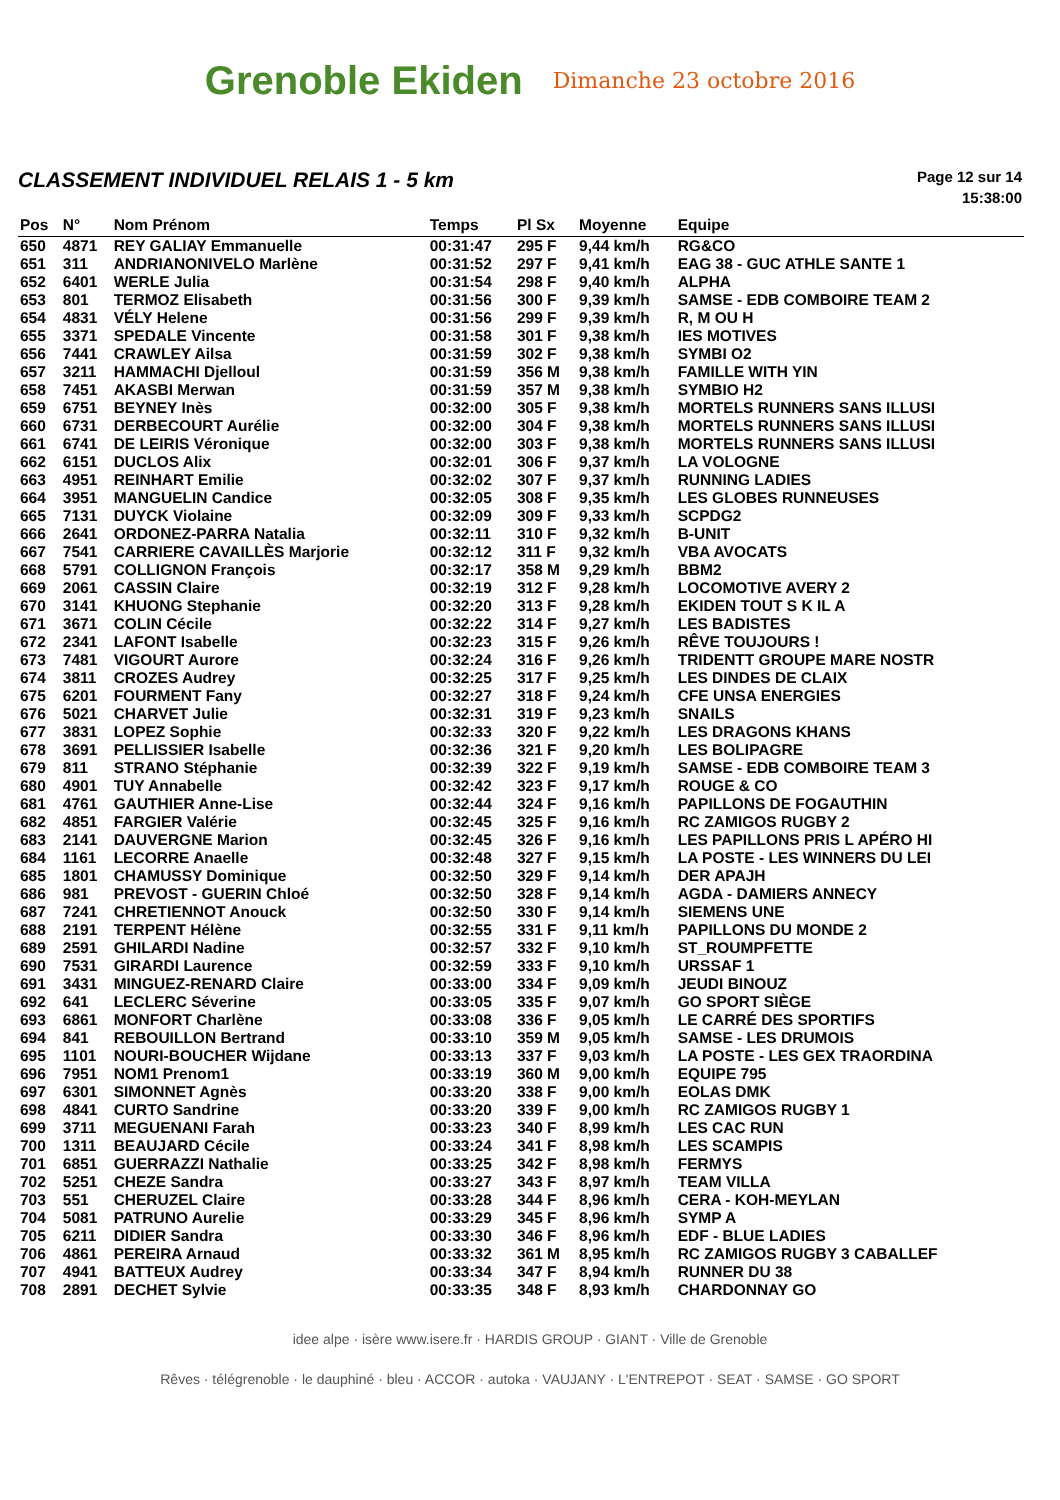Grenoble Ekiden
Dimanche 23 octobre 2016
CLASSEMENT INDIVIDUEL RELAIS 1 - 5 km
Page 12 sur 14
15:38:00
| Pos | N° | Nom Prénom | Temps | Pl Sx | Moyenne | Equipe |
| --- | --- | --- | --- | --- | --- | --- |
| 650 | 4871 | REY GALIAY Emmanuelle | 00:31:47 | 295 F | 9,44 km/h | RG&CO |
| 651 | 311 | ANDRIANONIVELO Marlène | 00:31:52 | 297 F | 9,41 km/h | EAG 38 - GUC ATHLE SANTE 1 |
| 652 | 6401 | WERLE Julia | 00:31:54 | 298 F | 9,40 km/h | ALPHA |
| 653 | 801 | TERMOZ Elisabeth | 00:31:56 | 300 F | 9,39 km/h | SAMSE - EDB COMBOIRE TEAM 2 |
| 654 | 4831 | VÉLY Helene | 00:31:56 | 299 F | 9,39 km/h | R, M OU H |
| 655 | 3371 | SPEDALE Vincente | 00:31:58 | 301 F | 9,38 km/h | IES MOTIVES |
| 656 | 7441 | CRAWLEY Ailsa | 00:31:59 | 302 F | 9,38 km/h | SYMBI O2 |
| 657 | 3211 | HAMMACHI Djelloul | 00:31:59 | 356 M | 9,38 km/h | FAMILLE WITH YIN |
| 658 | 7451 | AKASBI Merwan | 00:31:59 | 357 M | 9,38 km/h | SYMBIO H2 |
| 659 | 6751 | BEYNEY Inès | 00:32:00 | 305 F | 9,38 km/h | MORTELS RUNNERS SANS ILLUSI |
| 660 | 6731 | DERBECOURT Aurélie | 00:32:00 | 304 F | 9,38 km/h | MORTELS RUNNERS SANS ILLUSI |
| 661 | 6741 | DE LEIRIS Véronique | 00:32:00 | 303 F | 9,38 km/h | MORTELS RUNNERS SANS ILLUSI |
| 662 | 6151 | DUCLOS Alix | 00:32:01 | 306 F | 9,37 km/h | LA VOLOGNE |
| 663 | 4951 | REINHART Emilie | 00:32:02 | 307 F | 9,37 km/h | RUNNING LADIES |
| 664 | 3951 | MANGUELIN Candice | 00:32:05 | 308 F | 9,35 km/h | LES GLOBES RUNNEUSES |
| 665 | 7131 | DUYCK Violaine | 00:32:09 | 309 F | 9,33 km/h | SCPDG2 |
| 666 | 2641 | ORDONEZ-PARRA Natalia | 00:32:11 | 310 F | 9,32 km/h | B-UNIT |
| 667 | 7541 | CARRIERE CAVAILLÈS Marjorie | 00:32:12 | 311 F | 9,32 km/h | VBA AVOCATS |
| 668 | 5791 | COLLIGNON François | 00:32:17 | 358 M | 9,29 km/h | BBM2 |
| 669 | 2061 | CASSIN Claire | 00:32:19 | 312 F | 9,28 km/h | LOCOMOTIVE AVERY 2 |
| 670 | 3141 | KHUONG Stephanie | 00:32:20 | 313 F | 9,28 km/h | EKIDEN TOUT S K IL A |
| 671 | 3671 | COLIN Cécile | 00:32:22 | 314 F | 9,27 km/h | LES BADISTES |
| 672 | 2341 | LAFONT Isabelle | 00:32:23 | 315 F | 9,26 km/h | RÊVE TOUJOURS ! |
| 673 | 7481 | VIGOURT Aurore | 00:32:24 | 316 F | 9,26 km/h | TRIDENTT GROUPE MARE NOSTR |
| 674 | 3811 | CROZES Audrey | 00:32:25 | 317 F | 9,25 km/h | LES DINDES DE CLAIX |
| 675 | 6201 | FOURMENT Fany | 00:32:27 | 318 F | 9,24 km/h | CFE UNSA ENERGIES |
| 676 | 5021 | CHARVET Julie | 00:32:31 | 319 F | 9,23 km/h | SNAILS |
| 677 | 3831 | LOPEZ Sophie | 00:32:33 | 320 F | 9,22 km/h | LES DRAGONS KHANS |
| 678 | 3691 | PELLISSIER Isabelle | 00:32:36 | 321 F | 9,20 km/h | LES BOLIPAGRE |
| 679 | 811 | STRANO Stéphanie | 00:32:39 | 322 F | 9,19 km/h | SAMSE - EDB COMBOIRE TEAM 3 |
| 680 | 4901 | TUY Annabelle | 00:32:42 | 323 F | 9,17 km/h | ROUGE & CO |
| 681 | 4761 | GAUTHIER Anne-Lise | 00:32:44 | 324 F | 9,16 km/h | PAPILLONS DE FOGAUTHIN |
| 682 | 4851 | FARGIER Valérie | 00:32:45 | 325 F | 9,16 km/h | RC ZAMIGOS RUGBY 2 |
| 683 | 2141 | DAUVERGNE Marion | 00:32:45 | 326 F | 9,16 km/h | LES PAPILLONS PRIS L APÉRO HI |
| 684 | 1161 | LECORRE Anaelle | 00:32:48 | 327 F | 9,15 km/h | LA POSTE - LES WINNERS DU LEI |
| 685 | 1801 | CHAMUSSY Dominique | 00:32:50 | 329 F | 9,14 km/h | DER APAJH |
| 686 | 981 | PREVOST - GUERIN Chloé | 00:32:50 | 328 F | 9,14 km/h | AGDA - DAMIERS ANNECY |
| 687 | 7241 | CHRETIENNOT Anouck | 00:32:50 | 330 F | 9,14 km/h | SIEMENS UNE |
| 688 | 2191 | TERPENT Hélène | 00:32:55 | 331 F | 9,11 km/h | PAPILLONS DU MONDE 2 |
| 689 | 2591 | GHILARDI Nadine | 00:32:57 | 332 F | 9,10 km/h | ST_ROUMPFETTE |
| 690 | 7531 | GIRARDI Laurence | 00:32:59 | 333 F | 9,10 km/h | URSSAF 1 |
| 691 | 3431 | MINGUEZ-RENARD Claire | 00:33:00 | 334 F | 9,09 km/h | JEUDI BINOUZ |
| 692 | 641 | LECLERC Séverine | 00:33:05 | 335 F | 9,07 km/h | GO SPORT SIÈGE |
| 693 | 6861 | MONFORT Charlène | 00:33:08 | 336 F | 9,05 km/h | LE CARRÉ DES SPORTIFS |
| 694 | 841 | REBOUILLON Bertrand | 00:33:10 | 359 M | 9,05 km/h | SAMSE - LES DRUMOIS |
| 695 | 1101 | NOURI-BOUCHER Wijdane | 00:33:13 | 337 F | 9,03 km/h | LA POSTE - LES GEX TRAORDINA |
| 696 | 7951 | NOM1 Prenom1 | 00:33:19 | 360 M | 9,00 km/h | EQUIPE 795 |
| 697 | 6301 | SIMONNET Agnès | 00:33:20 | 338 F | 9,00 km/h | EOLAS DMK |
| 698 | 4841 | CURTO Sandrine | 00:33:20 | 339 F | 9,00 km/h | RC ZAMIGOS RUGBY 1 |
| 699 | 3711 | MEGUENANI Farah | 00:33:23 | 340 F | 8,99 km/h | LES CAC RUN |
| 700 | 1311 | BEAUJARD Cécile | 00:33:24 | 341 F | 8,98 km/h | LES SCAMPIS |
| 701 | 6851 | GUERRAZZI Nathalie | 00:33:25 | 342 F | 8,98 km/h | FERMYS |
| 702 | 5251 | CHEZE Sandra | 00:33:27 | 343 F | 8,97 km/h | TEAM VILLA |
| 703 | 551 | CHERUZEL Claire | 00:33:28 | 344 F | 8,96 km/h | CERA - KOH-MEYLAN |
| 704 | 5081 | PATRUNO Aurelie | 00:33:29 | 345 F | 8,96 km/h | SYMP A |
| 705 | 6211 | DIDIER Sandra | 00:33:30 | 346 F | 8,96 km/h | EDF - BLUE LADIES |
| 706 | 4861 | PEREIRA Arnaud | 00:33:32 | 361 M | 8,95 km/h | RC ZAMIGOS RUGBY 3 CABALLEF |
| 707 | 4941 | BATTEUX Audrey | 00:33:34 | 347 F | 8,94 km/h | RUNNER DU 38 |
| 708 | 2891 | DECHET Sylvie | 00:33:35 | 348 F | 8,93 km/h | CHARDONNAY GO |
idee alpe · isère www.isere.fr · HARDIS GROUP · GIANT · Ville de Grenoble
Rêves · télégrenoble · le dauphiné · bleu · ACCOR · autoka · VAUJANY · L'ENTREPOT · SEAT · SAMSE · GO SPORT